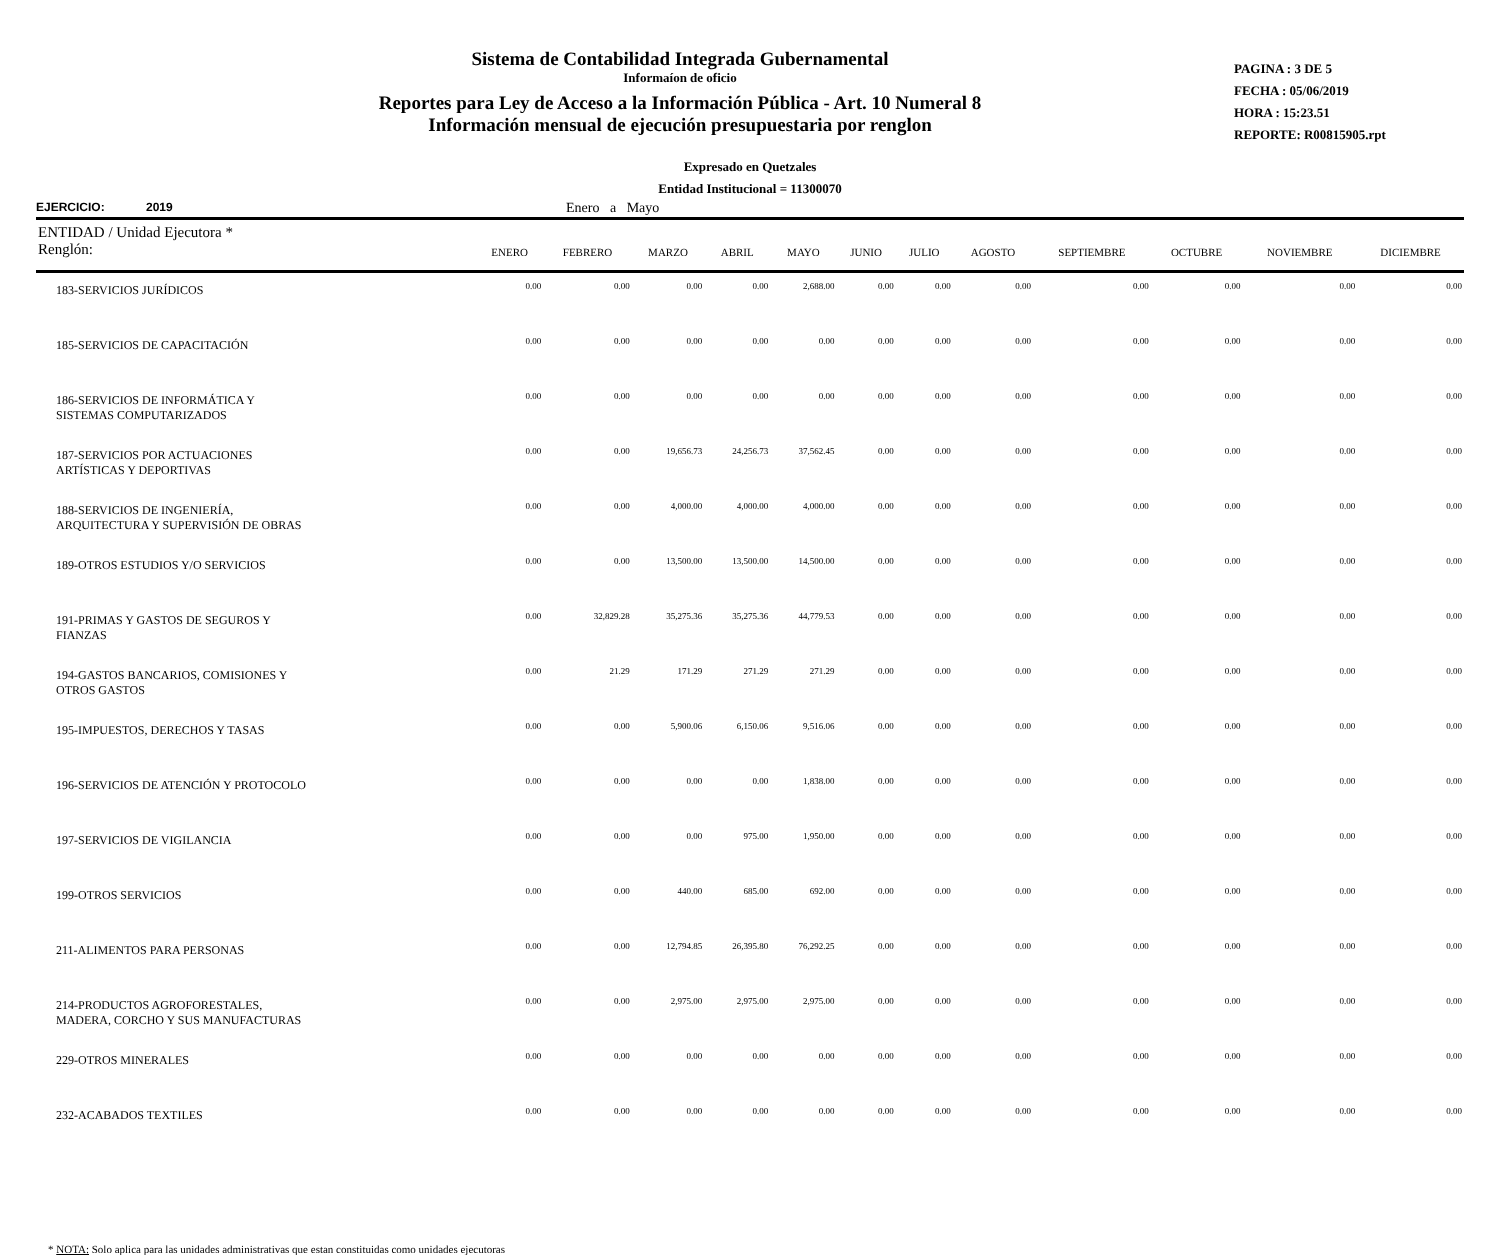Sistema de Contabilidad Integrada Gubernamental
Informaíon de oficio
Reportes para Ley de Acceso a la Información Pública - Art. 10 Numeral 8
Información mensual de ejecución presupuestaria por renglon
PAGINA : 3 DE 5
FECHA : 05/06/2019
HORA : 15:23.51
REPORTE: R00815905.rpt
Expresado en Quetzales
Entidad Institucional = 11300070
EJERCICIO: 2019 Enero a Mayo
| ENTIDAD / Unidad Ejecutora * Renglón: | ENERO | FEBRERO | MARZO | ABRIL | MAYO | JUNIO | JULIO | AGOSTO | SEPTIEMBRE | OCTUBRE | NOVIEMBRE | DICIEMBRE |
| --- | --- | --- | --- | --- | --- | --- | --- | --- | --- | --- | --- | --- |
| 183-SERVICIOS JURÍDICOS | 0.00 | 0.00 | 0.00 | 0.00 | 2,688.00 | 0.00 | 0.00 | 0.00 | 0.00 | 0.00 | 0.00 | 0.00 |
| 185-SERVICIOS DE CAPACITACIÓN | 0.00 | 0.00 | 0.00 | 0.00 | 0.00 | 0.00 | 0.00 | 0.00 | 0.00 | 0.00 | 0.00 | 0.00 |
| 186-SERVICIOS DE INFORMÁTICA Y SISTEMAS COMPUTARIZADOS | 0.00 | 0.00 | 0.00 | 0.00 | 0.00 | 0.00 | 0.00 | 0.00 | 0.00 | 0.00 | 0.00 | 0.00 |
| 187-SERVICIOS POR ACTUACIONES ARTÍSTICAS Y DEPORTIVAS | 0.00 | 0.00 | 19,656.73 | 24,256.73 | 37,562.45 | 0.00 | 0.00 | 0.00 | 0.00 | 0.00 | 0.00 | 0.00 |
| 188-SERVICIOS DE INGENIERÍA, ARQUITECTURA Y SUPERVISIÓN DE OBRAS | 0.00 | 0.00 | 4,000.00 | 4,000.00 | 4,000.00 | 0.00 | 0.00 | 0.00 | 0.00 | 0.00 | 0.00 | 0.00 |
| 189-OTROS ESTUDIOS Y/O SERVICIOS | 0.00 | 0.00 | 13,500.00 | 13,500.00 | 14,500.00 | 0.00 | 0.00 | 0.00 | 0.00 | 0.00 | 0.00 | 0.00 |
| 191-PRIMAS Y GASTOS DE SEGUROS Y FIANZAS | 0.00 | 32,829.28 | 35,275.36 | 35,275.36 | 44,779.53 | 0.00 | 0.00 | 0.00 | 0.00 | 0.00 | 0.00 | 0.00 |
| 194-GASTOS BANCARIOS, COMISIONES Y OTROS GASTOS | 0.00 | 21.29 | 171.29 | 271.29 | 271.29 | 0.00 | 0.00 | 0.00 | 0.00 | 0.00 | 0.00 | 0.00 |
| 195-IMPUESTOS, DERECHOS Y TASAS | 0.00 | 0.00 | 5,900.06 | 6,150.06 | 9,516.06 | 0.00 | 0.00 | 0.00 | 0.00 | 0.00 | 0.00 | 0.00 |
| 196-SERVICIOS DE ATENCIÓN Y PROTOCOLO | 0.00 | 0.00 | 0.00 | 0.00 | 1,838.00 | 0.00 | 0.00 | 0.00 | 0.00 | 0.00 | 0.00 | 0.00 |
| 197-SERVICIOS DE VIGILANCIA | 0.00 | 0.00 | 0.00 | 975.00 | 1,950.00 | 0.00 | 0.00 | 0.00 | 0.00 | 0.00 | 0.00 | 0.00 |
| 199-OTROS SERVICIOS | 0.00 | 0.00 | 440.00 | 685.00 | 692.00 | 0.00 | 0.00 | 0.00 | 0.00 | 0.00 | 0.00 | 0.00 |
| 211-ALIMENTOS PARA PERSONAS | 0.00 | 0.00 | 12,794.85 | 26,395.80 | 76,292.25 | 0.00 | 0.00 | 0.00 | 0.00 | 0.00 | 0.00 | 0.00 |
| 214-PRODUCTOS AGROFORESTALES, MADERA, CORCHO Y SUS MANUFACTURAS | 0.00 | 0.00 | 2,975.00 | 2,975.00 | 2,975.00 | 0.00 | 0.00 | 0.00 | 0.00 | 0.00 | 0.00 | 0.00 |
| 229-OTROS MINERALES | 0.00 | 0.00 | 0.00 | 0.00 | 0.00 | 0.00 | 0.00 | 0.00 | 0.00 | 0.00 | 0.00 | 0.00 |
| 232-ACABADOS TEXTILES | 0.00 | 0.00 | 0.00 | 0.00 | 0.00 | 0.00 | 0.00 | 0.00 | 0.00 | 0.00 | 0.00 | 0.00 |
* NOTA: Solo aplica para las unidades administrativas que estan constituidas como unidades ejecutoras